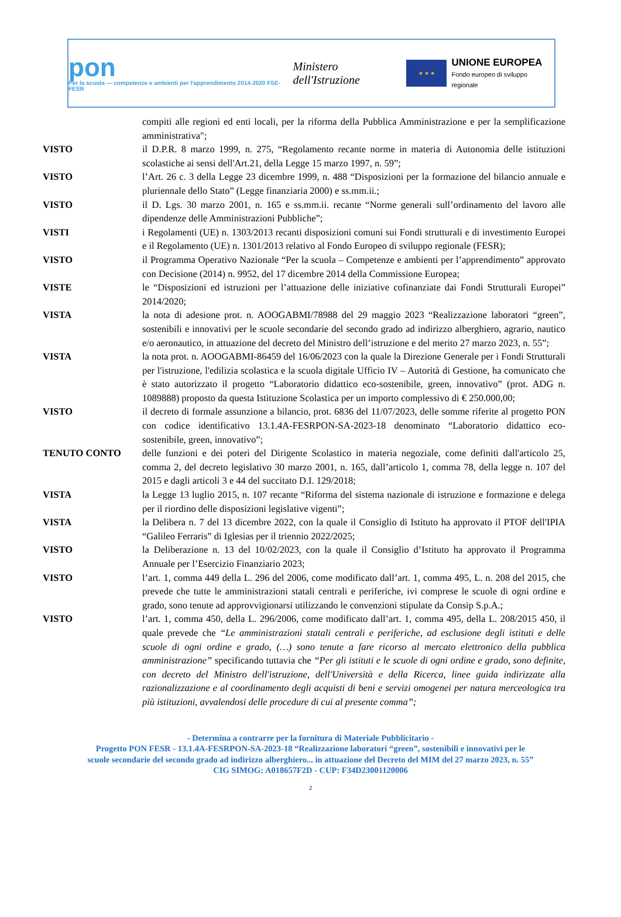pon
Per la scuola — competenze e ambienti per l'apprendimento 2014-2020 FSE-FESR
Ministero dell'Istruzione
★ ★ ★
UNIONE EUROPEA
Fondo europeo di sviluppo regionale
compiti alle regioni ed enti locali, per la riforma della Pubblica Amministrazione e per la semplificazione amministrativa";
VISTO il D.P.R. 8 marzo 1999, n. 275, “Regolamento recante norme in materia di Autonomia delle istituzioni scolastiche ai sensi dell'Art.21, della Legge 15 marzo 1997, n. 59”;
VISTO l’Art. 26 c. 3 della Legge 23 dicembre 1999, n. 488 “Disposizioni per la formazione del bilancio annuale e pluriennale dello Stato” (Legge finanziaria 2000) e ss.mm.ii.;
VISTO il D. Lgs. 30 marzo 2001, n. 165 e ss.mm.ii. recante “Norme generali sull’ordinamento del lavoro alle dipendenze delle Amministrazioni Pubbliche”;
VISTI i Regolamenti (UE) n. 1303/2013 recanti disposizioni comuni sui Fondi strutturali e di investimento Europei e il Regolamento (UE) n. 1301/2013 relativo al Fondo Europeo di sviluppo regionale (FESR);
VISTO il Programma Operativo Nazionale “Per la scuola – Competenze e ambienti per l’apprendimento” approvato con Decisione (2014) n. 9952, del 17 dicembre 2014 della Commissione Europea;
VISTE le “Disposizioni ed istruzioni per l’attuazione delle iniziative cofinanziate dai Fondi Strutturali Europei” 2014/2020;
VISTA la nota di adesione prot. n. AOOGABMI/78988 del 29 maggio 2023 “Realizzazione laboratori “green”, sostenibili e innovativi per le scuole secondarie del secondo grado ad indirizzo alberghiero, agrario, nautico e/o aeronautico, in attuazione del decreto del Ministro dell’istruzione e del merito 27 marzo 2023, n. 55”;
VISTA la nota prot. n. AOOGABMI-86459 del 16/06/2023 con la quale la Direzione Generale per i Fondi Strutturali per l'istruzione, l'edilizia scolastica e la scuola digitale Ufficio IV – Autorità di Gestione, ha comunicato che è stato autorizzato il progetto “Laboratorio didattico eco-sostenibile, green, innovativo” (prot. ADG n. 1089888) proposto da questa Istituzione Scolastica per un importo complessivo di € 250.000,00;
VISTO il decreto di formale assunzione a bilancio, prot. 6836 del 11/07/2023, delle somme riferite al progetto PON con codice identificativo 13.1.4A-FESRPON-SA-2023-18 denominato “Laboratorio didattico eco-sostenibile, green, innovativo”;
TENUTO CONTO delle funzioni e dei poteri del Dirigente Scolastico in materia negoziale, come definiti dall'articolo 25, comma 2, del decreto legislativo 30 marzo 2001, n. 165, dall’articolo 1, comma 78, della legge n. 107 del 2015 e dagli articoli 3 e 44 del succitato D.I. 129/2018;
VISTA la Legge 13 luglio 2015, n. 107 recante “Riforma del sistema nazionale di istruzione e formazione e delega per il riordino delle disposizioni legislative vigenti”;
VISTA la Delibera n. 7 del 13 dicembre 2022, con la quale il Consiglio di Istituto ha approvato il PTOF dell'IPIA “Galileo Ferraris” di Iglesias per il triennio 2022/2025;
VISTO la Deliberazione n. 13 del 10/02/2023, con la quale il Consiglio d’Istituto ha approvato il Programma Annuale per l’Esercizio Finanziario 2023;
VISTO l’art. 1, comma 449 della L. 296 del 2006, come modificato dall’art. 1, comma 495, L. n. 208 del 2015, che prevede che tutte le amministrazioni statali centrali e periferiche, ivi comprese le scuole di ogni ordine e grado, sono tenute ad approvvigionarsi utilizzando le convenzioni stipulate da Consip S.p.A.;
VISTO l’art. 1, comma 450, della L. 296/2006, come modificato dall’art. 1, comma 495, della L. 208/2015 450, il quale prevede che “Le amministrazioni statali centrali e periferiche, ad esclusione degli istituti e delle scuole di ogni ordine e grado, (…) sono tenute a fare ricorso al mercato elettronico della pubblica amministrazione” specificando tuttavia che “Per gli istituti e le scuole di ogni ordine e grado, sono definite, con decreto del Ministro dell'istruzione, dell'Università e della Ricerca, linee guida indirizzate alla razionalizzazione e al coordinamento degli acquisti di beni e servizi omogenei per natura merceologica tra più istituzioni, avvalendosi delle procedure di cui al presente comma”;
- Determina a contrarre per la fornitura di Materiale Pubblicitario -
Progetto PON FESR - 13.1.4A-FESRPON-SA-2023-18 “Realizzazione laboratori “green”, sostenibili e innovativi per le
scuole secondarie del secondo grado ad indirizzo alberghiero... in attuazione del Decreto del MIM del 27 marzo 2023, n. 55”
CIG SIMOG: A018657F2D - CUP: F34D23001120006
2